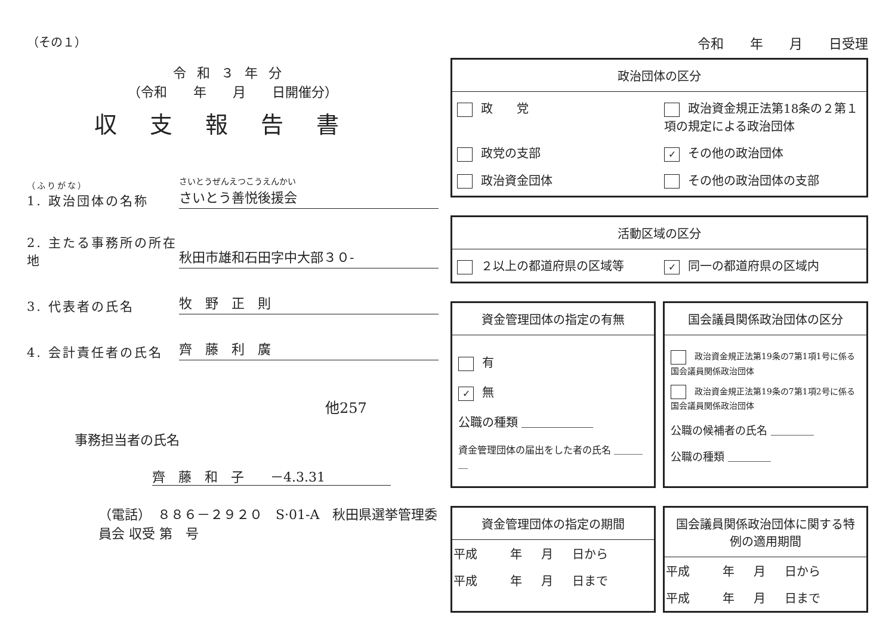（その１）
令和３年分
（令和　　年　　月　　日開催分）
収支報告書
（ふりがな）
1. 政治団体の名称
さいとうぜんえつこうえんかい
さいとう善悦後援会
2. 主たる事務所の所在地
秋田市雄和石田字中大部３０-
3. 代表者の氏名
牧　野　正　則
4. 会計責任者の氏名
齊　藤　利　廣
他257
事務担当者の氏名
齊　藤　和　子　　－4.3.31
（電話）　８８６－２９２０　S·01-A　秋田県選挙管理委員会 収受 第　号
令和　　年　　月　　日受理
政治団体の区分
政　　党
政治資金規正法第18条の２第１項の規定による政治団体
政党の支部
✓ その他の政治団体
政治資金団体
その他の政治団体の支部
活動区域の区分
２以上の都道府県の区域等
✓ 同一の都道府県の区域内
資金管理団体の指定の有無
有
✓ 無
公職の種類 ＿＿＿＿＿＿
資金管理団体の届出をした者の氏名 ＿＿＿＿
国会議員関係政治団体の区分
政治資金規正法第19条の7第1項1号に係る国会議員関係政治団体
政治資金規正法第19条の7第1項2号に係る国会議員関係政治団体
公職の候補者の氏名 ＿＿＿＿
公職の種類 ＿＿＿＿
資金管理団体の指定の期間
| 平成 | 年 | 月 | 日から |
| 平成 | 年 | 月 | 日まで |
国会議員関係政治団体に関する特例の適用期間
| 平成 | 年 | 月 | 日から |
| 平成 | 年 | 月 | 日まで |